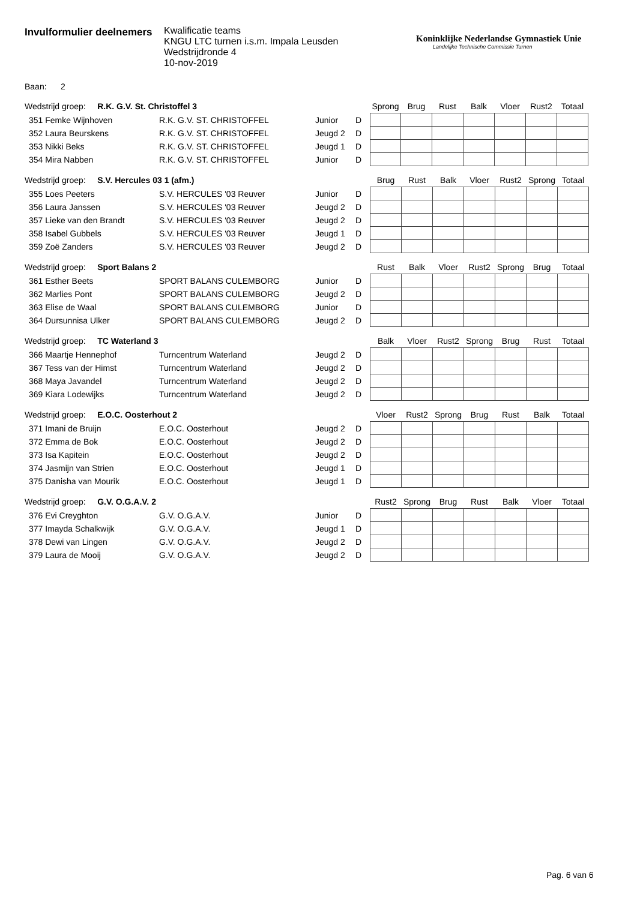Invulformulier deelnemers
Kwalificatie teams
KNGU LTC turnen i.s.m. Impala Leusden
Wedstrijdronde 4
10-nov-2019
Koninklijke Nederlandse Gymnastiek Unie
Landelijke Technische Commissie Turnen
Baan: 2
| Wedstrijd groep: R.K. G.V. St. Christoffel 3 | | | | Sprong | Brug | Rust | Balk | Vloer | Rust2 | Totaal |
| 351 Femke Wijnhoven | R.K. G.V. ST. CHRISTOFFEL | Junior | D | | | | | | | |
| 352 Laura Beurskens | R.K. G.V. ST. CHRISTOFFEL | Jeugd 2 | D | | | | | | | |
| 353 Nikki Beks | R.K. G.V. ST. CHRISTOFFEL | Jeugd 1 | D | | | | | | | |
| 354 Mira Nabben | R.K. G.V. ST. CHRISTOFFEL | Junior | D | | | | | | | |
| Wedstrijd groep: S.V. Hercules 03 1 (afm.) | | | | Brug | Rust | Balk | Vloer | Rust2 | Sprong | Totaal |
| 355 Loes Peeters | S.V. HERCULES '03 Reuver | Junior | D | | | | | | | |
| 356 Laura Janssen | S.V. HERCULES '03 Reuver | Jeugd 2 | D | | | | | | | |
| 357 Lieke van den Brandt | S.V. HERCULES '03 Reuver | Jeugd 2 | D | | | | | | | |
| 358 Isabel Gubbels | S.V. HERCULES '03 Reuver | Jeugd 1 | D | | | | | | | |
| 359 Zoë Zanders | S.V. HERCULES '03 Reuver | Jeugd 2 | D | | | | | | | |
| Wedstrijd groep: Sport Balans 2 | | | | Rust | Balk | Vloer | Rust2 | Sprong | Brug | Totaal |
| 361 Esther Beets | SPORT BALANS CULEMBORG | Junior | D | | | | | | | |
| 362 Marlies Pont | SPORT BALANS CULEMBORG | Jeugd 2 | D | | | | | | | |
| 363 Elise de Waal | SPORT BALANS CULEMBORG | Junior | D | | | | | | | |
| 364 Dursunnisa Ulker | SPORT BALANS CULEMBORG | Jeugd 2 | D | | | | | | | |
| Wedstrijd groep: TC Waterland 3 | | | | Balk | Vloer | Rust2 | Sprong | Brug | Rust | Totaal |
| 366 Maartje Hennephof | Turncentrum Waterland | Jeugd 2 | D | | | | | | | |
| 367 Tess van der Himst | Turncentrum Waterland | Jeugd 2 | D | | | | | | | |
| 368 Maya Javandel | Turncentrum Waterland | Jeugd 2 | D | | | | | | | |
| 369 Kiara Lodewijks | Turncentrum Waterland | Jeugd 2 | D | | | | | | | |
| Wedstrijd groep: E.O.C. Oosterhout 2 | | | | Vloer | Rust2 | Sprong | Brug | Rust | Balk | Totaal |
| 371 Imani de Bruijn | E.O.C. Oosterhout | Jeugd 2 | D | | | | | | | |
| 372 Emma de Bok | E.O.C. Oosterhout | Jeugd 2 | D | | | | | | | |
| 373 Isa Kapitein | E.O.C. Oosterhout | Jeugd 2 | D | | | | | | | |
| 374 Jasmijn van Strien | E.O.C. Oosterhout | Jeugd 1 | D | | | | | | | |
| 375 Danisha van Mourik | E.O.C. Oosterhout | Jeugd 1 | D | | | | | | | |
| Wedstrijd groep: G.V. O.G.A.V. 2 | | | | Rust2 | Sprong | Brug | Rust | Balk | Vloer | Totaal |
| 376 Evi Creyghton | G.V. O.G.A.V. | Junior | D | | | | | | | |
| 377 Imayda Schalkwijk | G.V. O.G.A.V. | Jeugd 1 | D | | | | | | | |
| 378 Dewi van Lingen | G.V. O.G.A.V. | Jeugd 2 | D | | | | | | | |
| 379 Laura de Mooij | G.V. O.G.A.V. | Jeugd 2 | D | | | | | | | |
Pag. 6 van 6